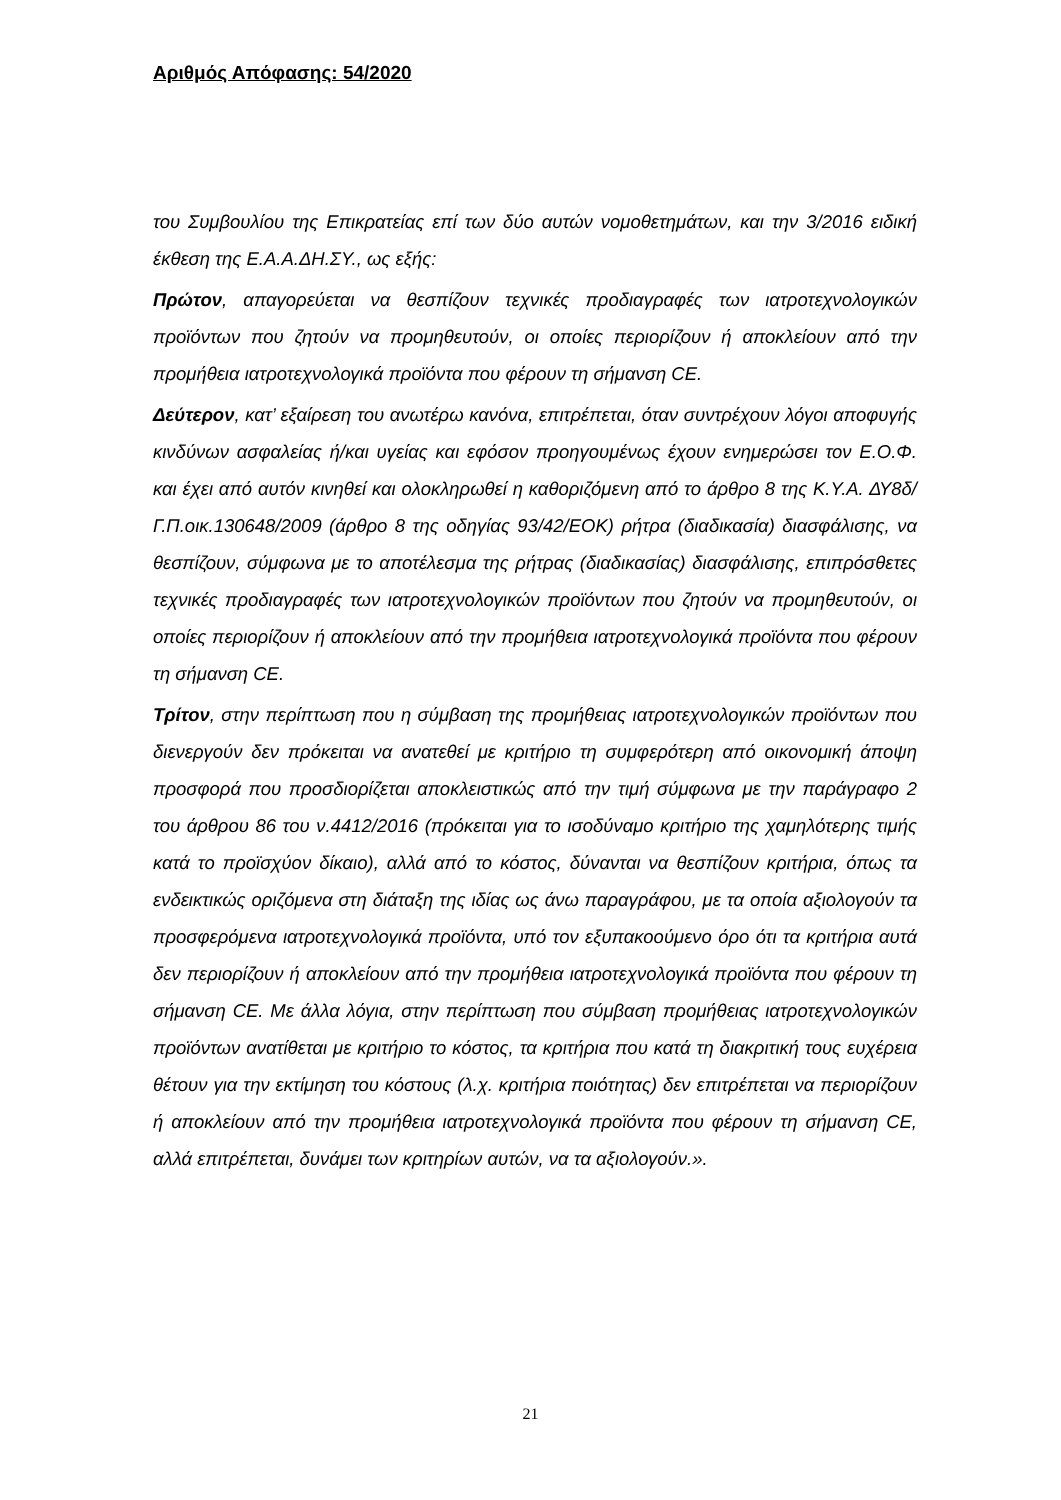Αριθμός Απόφασης: 54/2020
του Συμβουλίου της Επικρατείας επί των δύο αυτών νομοθετημάτων, και την 3/2016 ειδική έκθεση της Ε.Α.Α.ΔΗ.ΣΥ., ως εξής:
Πρώτον, απαγορεύεται να θεσπίζουν τεχνικές προδιαγραφές των ιατροτεχνολογικών προϊόντων που ζητούν να προμηθευτούν, οι οποίες περιορίζουν ή αποκλείουν από την προμήθεια ιατροτεχνολογικά προϊόντα που φέρουν τη σήμανση CE.
Δεύτερον, κατ’ εξαίρεση του ανωτέρω κανόνα, επιτρέπεται, όταν συντρέχουν λόγοι αποφυγής κινδύνων ασφαλείας ή/και υγείας και εφόσον προηγουμένως έχουν ενημερώσει τον Ε.Ο.Φ. και έχει από αυτόν κινηθεί και ολοκληρωθεί η καθοριζόμενη από το άρθρο 8 της Κ.Υ.Α. ΔΥ8δ/Γ.Π.οικ.130648/2009 (άρθρο 8 της οδηγίας 93/42/ΕΟΚ) ρήτρα (διαδικασία) διασφάλισης, να θεσπίζουν, σύμφωνα με το αποτέλεσμα της ρήτρας (διαδικασίας) διασφάλισης, επιπρόσθετες τεχνικές προδιαγραφές των ιατροτεχνολογικών προϊόντων που ζητούν να προμηθευτούν, οι οποίες περιορίζουν ή αποκλείουν από την προμήθεια ιατροτεχνολογικά προϊόντα που φέρουν τη σήμανση CE.
Τρίτον, στην περίπτωση που η σύμβαση της προμήθειας ιατροτεχνολογικών προϊόντων που διενεργούν δεν πρόκειται να ανατεθεί με κριτήριο τη συμφερότερη από οικονομική άποψη προσφορά που προσδιορίζεται αποκλειστικώς από την τιμή σύμφωνα με την παράγραφο 2 του άρθρου 86 του ν.4412/2016 (πρόκειται για το ισοδύναμο κριτήριο της χαμηλότερης τιμής κατά το προϊσχύον δίκαιο), αλλά από το κόστος, δύνανται να θεσπίζουν κριτήρια, όπως τα ενδεικτικώς οριζόμενα στη διάταξη της ιδίας ως άνω παραγράφου, με τα οποία αξιολογούν τα προσφερόμενα ιατροτεχνολογικά προϊόντα, υπό τον εξυπακοούμενο όρο ότι τα κριτήρια αυτά δεν περιορίζουν ή αποκλείουν από την προμήθεια ιατροτεχνολογικά προϊόντα που φέρουν τη σήμανση CE. Με άλλα λόγια, στην περίπτωση που σύμβαση προμήθειας ιατροτεχνολογικών προϊόντων ανατίθεται με κριτήριο το κόστος, τα κριτήρια που κατά τη διακριτική τους ευχέρεια θέτουν για την εκτίμηση του κόστους (λ.χ. κριτήρια ποιότητας) δεν επιτρέπεται να περιορίζουν ή αποκλείουν από την προμήθεια ιατροτεχνολογικά προϊόντα που φέρουν τη σήμανση CE, αλλά επιτρέπεται, δυνάμει των κριτηρίων αυτών, να τα αξιολογούν.».
21